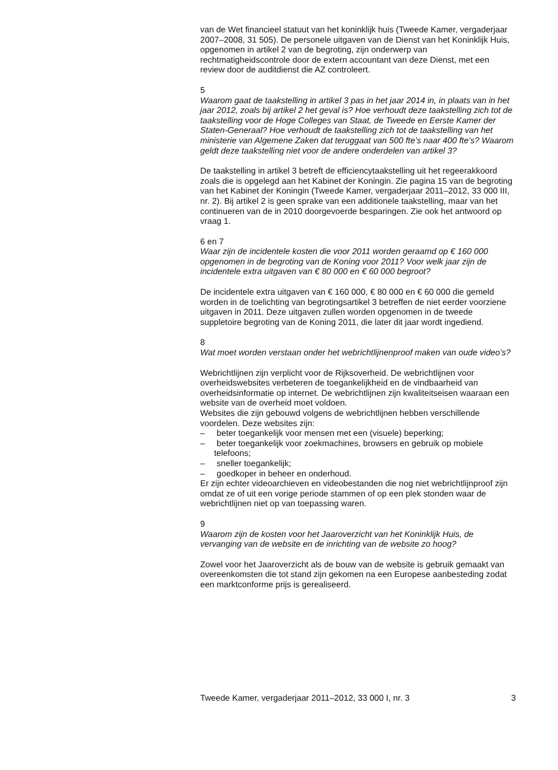van de Wet financieel statuut van het koninklijk huis (Tweede Kamer, vergaderjaar 2007–2008, 31 505). De personele uitgaven van de Dienst van het Koninklijk Huis, opgenomen in artikel 2 van de begroting, zijn onderwerp van rechtmatigheidscontrole door de extern accountant van deze Dienst, met een review door de auditdienst die AZ controleert.
5
Waarom gaat de taakstelling in artikel 3 pas in het jaar 2014 in, in plaats van in het jaar 2012, zoals bij artikel 2 het geval is? Hoe verhoudt deze taakstelling zich tot de taakstelling voor de Hoge Colleges van Staat, de Tweede en Eerste Kamer der Staten-Generaal? Hoe verhoudt de taakstelling zich tot de taakstelling van het ministerie van Algemene Zaken dat teruggaat van 500 fte’s naar 400 fte’s? Waarom geldt deze taakstelling niet voor de andere onderdelen van artikel 3?
De taakstelling in artikel 3 betreft de efficiencytaakstelling uit het regeerakkoord zoals die is opgelegd aan het Kabinet der Koningin. Zie pagina 15 van de begroting van het Kabinet der Koningin (Tweede Kamer, vergaderjaar 2011–2012, 33 000 III, nr. 2). Bij artikel 2 is geen sprake van een additionele taakstelling, maar van het continueren van de in 2010 doorgevoerde besparingen. Zie ook het antwoord op vraag 1.
6 en 7
Waar zijn de incidentele kosten die voor 2011 worden geraamd op € 160 000 opgenomen in de begroting van de Koning voor 2011? Voor welk jaar zijn de incidentele extra uitgaven van € 80 000 en € 60 000 begroot?
De incidentele extra uitgaven van € 160 000, € 80 000 en € 60 000 die gemeld worden in de toelichting van begrotingsartikel 3 betreffen de niet eerder voorziene uitgaven in 2011. Deze uitgaven zullen worden opgenomen in de tweede suppletoire begroting van de Koning 2011, die later dit jaar wordt ingediend.
8
Wat moet worden verstaan onder het webrichtlijnenproof maken van oude video’s?
Webrichtlijnen zijn verplicht voor de Rijksoverheid. De webrichtlijnen voor overheidswebsites verbeteren de toegankelijkheid en de vindbaarheid van overheidsinformatie op internet. De webrichtlijnen zijn kwaliteitseisen waaraan een website van de overheid moet voldoen.
Websites die zijn gebouwd volgens de webrichtlijnen hebben verschillende voordelen. Deze websites zijn:
– beter toegankelijk voor mensen met een (visuele) beperking;
– beter toegankelijk voor zoekmachines, browsers en gebruik op mobiele telefoons;
– sneller toegankelijk;
– goedkoper in beheer en onderhoud.
Er zijn echter videoarchieven en videobestanden die nog niet webrichtlijnproof zijn omdat ze of uit een vorige periode stammen of op een plek stonden waar de webrichtlijnen niet op van toepassing waren.
9
Waarom zijn de kosten voor het Jaaroverzicht van het Koninklijk Huis, de vervanging van de website en de inrichting van de website zo hoog?
Zowel voor het Jaaroverzicht als de bouw van de website is gebruik gemaakt van overeenkomsten die tot stand zijn gekomen na een Europese aanbesteding zodat een marktconforme prijs is gerealiseerd.
Tweede Kamer, vergaderjaar 2011–2012, 33 000 I, nr. 3 3